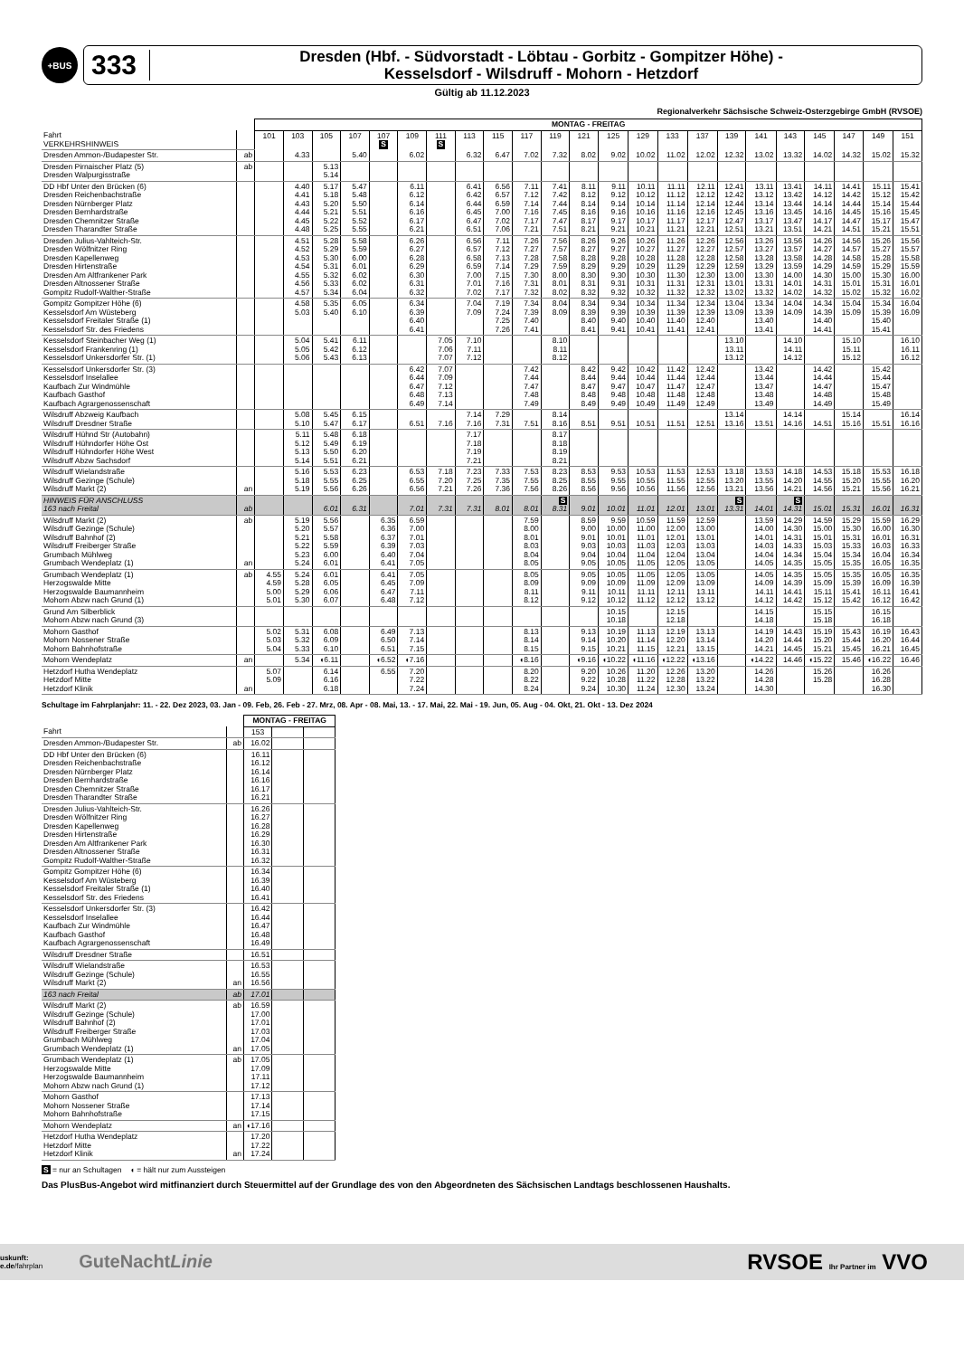+BUS
333
Dresden (Hbf. - Südvorstadt - Löbtau - Gorbitz - Gompitzer Höhe) -
Kesselsdorf - Wilsdruff - Mohorn - Hetzdorf
Gültig ab 11.12.2023
Regionalverkehr Sächsische Schweiz-Osterzgebirge GmbH (RVSOE)
| | | MONTAG - FREITAG | | | | | | | | | | | | | | | | | | | | | | |
| --- | --- | --- | --- | --- | --- | --- | --- | --- | --- | --- | --- | --- | --- | --- | --- | --- | --- | --- | --- | --- | --- | --- | --- | --- |
| Fahrt VERKEHRSHINWEIS | | 101 | 103 | 105 | 107 | 107 S | 109 | 111 S | 113 | 115 | 117 | 119 | 121 | 125 | 129 | 133 | 137 | 139 | 141 | 143 | 145 | 147 | 149 | 151 |
| Dresden Ammon-/Budapester Str. | ab | | 4.33 | | 5.40 | | 6.02 | | 6.32 | 6.47 | 7.02 | 7.32 | 8.02 | 9.02 | 10.02 | 11.02 | 12.02 | 12.32 | 13.02 | 13.32 | 14.02 | 14.32 | 15.02 | 15.32 |
| Dresden Pirnaischer Platz (5) Dresden Walpurgisstraße | ab | | | 5.13 5.14 | | | | | | | | | | | | | | | | | | | | |
| DD Hbf Unter den Brücken (6) Dresden Reichenbachstraße Dresden Nürnberger Platz Dresden Bernhardstraße Dresden Chemnitzer Straße Dresden Tharandter Straße | | | 4.40 4.41 4.43 4.44 4.45 4.48 | 5.17 5.18 5.20 5.21 5.22 5.25 | 5.47 5.48 5.50 5.51 5.52 5.55 | | 6.11 6.12 6.14 6.16 6.17 6.21 | | 6.41 6.42 6.44 6.45 6.47 6.51 | 6.56 6.57 6.59 7.00 7.02 7.06 | 7.11 7.12 7.14 7.16 7.17 7.21 | 7.41 7.42 7.44 7.45 7.47 7.51 | 8.11 8.12 8.14 8.16 8.17 8.21 | 9.11 9.12 9.14 9.16 9.17 9.21 | 10.11 10.12 10.14 10.16 10.17 10.21 | 11.11 11.12 11.14 11.16 11.17 11.21 | 12.11 12.12 12.14 12.16 12.17 12.21 | 12.41 12.42 12.44 12.45 12.47 12.51 | 13.11 13.12 13.14 13.16 13.17 13.21 | 13.41 13.42 13.44 13.45 13.47 13.51 | 14.11 14.12 14.14 14.16 14.17 14.21 | 14.41 14.42 14.44 14.45 14.47 14.51 | 15.11 15.12 15.14 15.16 15.17 15.21 | 15.41 15.42 15.44 15.45 15.47 15.51 |
| Dresden Julius-Vahlteich-Str. Dresden Wölfnitzer Ring Dresden Kapellenweg Dresden Hirtenstraße Dresden Am Altfrankener Park Dresden Altnossener Straße Gompitz Rudolf-Walther-Straße | | | 4.51 4.52 4.53 4.54 4.55 4.56 4.57 | 5.28 5.29 5.30 5.31 5.32 5.33 5.34 | 5.58 5.59 6.00 6.01 6.02 6.02 6.04 | | 6.26 6.27 6.28 6.29 6.30 6.31 6.32 | | 6.56 6.57 6.58 6.59 7.00 7.01 7.02 | 7.11 7.12 7.13 7.14 7.15 7.16 7.17 | 7.26 7.27 7.28 7.29 7.30 7.31 7.32 | 7.56 7.57 7.58 7.59 8.00 8.01 8.02 | 8.26 8.27 8.28 8.29 8.30 8.31 8.32 | 9.26 9.27 9.28 9.29 9.30 9.31 9.32 | 10.26 10.27 10.28 10.29 10.30 10.31 10.32 | 11.26 11.27 11.28 11.29 11.30 11.31 11.32 | 12.26 12.27 12.28 12.29 12.30 12.31 12.32 | 12.56 12.57 12.58 12.59 13.00 13.01 13.02 | 13.26 13.27 13.28 13.29 13.30 13.31 13.32 | 13.56 13.57 13.58 13.59 14.00 14.01 14.02 | 14.26 14.27 14.28 14.29 14.30 14.31 14.32 | 14.56 14.57 14.58 14.59 15.00 15.01 15.02 | 15.26 15.27 15.28 15.29 15.30 15.31 15.32 | 15.56 15.57 15.58 15.59 16.00 16.01 16.02 |
| Gompitz Gompitzer Höhe (6) Kesselsdorf Am Wüsteberg Kesselsdorf Freitaler Straße (1) Kesselsdorf Str. des Friedens | | | 4.58 5.03 | 5.35 5.40 | 6.05 6.10 | | 6.34 6.39 6.40 6.41 | | 7.04 7.09 | 7.19 7.24 7.25 7.26 | 7.34 7.39 7.40 7.41 | 8.04 8.09 | 8.34 8.39 8.40 8.41 | 9.34 9.39 9.40 9.41 | 10.34 10.39 10.40 10.41 | 11.34 11.39 11.40 11.41 | 12.34 12.39 12.40 12.41 | 13.04 13.09 | 13.34 13.39 13.40 13.41 | 14.04 14.09 | 14.34 14.39 14.40 14.41 | 15.04 15.09 | 15.34 15.39 15.40 15.41 | 16.04 16.09 |
| Kesselsdorf Steinbacher Weg (1) Kesselsdorf Frankenring (1) Kesselsdorf Unkersdorfer Str. (1) | | | 5.04 5.05 5.06 | 5.41 5.42 5.43 | 6.11 6.12 6.13 | | | 7.05 7.06 7.07 | 7.10 7.11 7.12 | | | 8.10 8.11 8.12 | | | | | | 13.10 13.11 13.12 | | 14.10 14.11 14.12 | | 15.10 15.11 15.12 | | 16.10 16.11 16.12 |
| Kesselsdorf Unkersdorfer Str. (3) Kesselsdorf Inselallee Kaufbach Zur Windmühle Kaufbach Gasthof Kaufbach Agrargenossenschaft | | | | | | | 6.42 6.44 6.47 6.48 6.49 | 7.07 7.09 7.12 7.13 7.14 | | | 7.42 7.44 7.47 7.48 7.49 | | 8.42 8.44 8.47 8.48 8.49 | 9.42 9.44 9.47 9.48 9.49 | 10.42 10.44 10.47 10.48 10.49 | 11.42 11.44 11.47 11.48 11.49 | 12.42 12.44 12.47 12.48 12.49 | | 13.42 13.44 13.47 13.48 13.49 | | 14.42 14.44 14.47 14.48 14.49 | | 15.42 15.44 15.47 15.48 15.49 | |
| Wilsdruff Abzweig Kaufbach Wilsdruff Dresdner Straße | | | 5.08 5.10 | 5.45 5.47 | 6.15 6.17 | | 6.51 | 7.16 | 7.14 7.16 | 7.29 7.31 | 7.51 | 8.14 8.16 | 8.51 | 9.51 | 10.51 | 11.51 | 12.51 | 13.14 13.16 | 13.51 | 14.14 14.16 | 14.51 | 15.14 15.16 | 15.51 | 16.14 16.16 |
| Wilsdruff Hühnd Str (Autobahn) Wilsdruff Hühndorfer Höhe Ost Wilsdruff Hühndorfer Höhe West Wilsdruff Abzw Sachsdorf | | | 5.11 5.12 5.13 5.14 | 5.48 5.49 5.50 5.51 | 6.18 6.19 6.20 6.21 | | | | 7.17 7.18 7.19 7.21 | | | 8.17 8.18 8.19 8.21 | | | | | | | | | | | | |
| Wilsdruff Wielandstraße Wilsdruff Gezinge (Schule) Wilsdruff Markt (2) | an | | 5.16 5.18 5.19 | 5.53 5.55 5.56 | 6.23 6.25 6.26 | | 6.53 6.55 6.56 | 7.18 7.20 7.21 | 7.23 7.25 7.26 | 7.33 7.35 7.36 | 7.53 7.55 7.56 | 8.23 8.25 8.26 | 8.53 8.55 8.56 | 9.53 9.55 9.56 | 10.53 10.55 10.56 | 11.53 11.55 11.56 | 12.53 12.55 12.56 | 13.18 13.20 13.21 | 13.53 13.55 13.56 | 14.18 14.20 14.21 | 14.53 14.55 14.56 | 15.18 15.20 15.21 | 15.53 15.55 15.56 | 16.18 16.20 16.21 |
| HINWEIS FÜR ANSCHLUSS 163 nach Freital | ab | | | 6.01 | 6.31 | | 7.01 | 7.31 | 7.31 | 8.01 | 8.01 | S 8.31 | 9.01 | 10.01 | 11.01 | 12.01 | 13.01 | S 13.31 | 14.01 | S 14.31 | 15.01 | 15.31 | 16.01 | 16.31 |
| Wilsdruff Markt (2) Wilsdruff Gezinge (Schule) Wilsdruff Bahnhof (2) Wilsdruff Freiberger Straße Grumbach Mühlweg Grumbach Wendeplatz (1) | ab an | | 5.19 5.20 5.21 5.22 5.23 5.24 | 5.56 5.57 5.58 5.59 6.00 6.01 | | 6.35 6.36 6.37 6.39 6.40 6.41 | 6.59 7.00 7.01 7.03 7.04 7.05 | | | | 7.59 8.00 8.01 8.03 8.04 8.05 | | 8.59 9.00 9.01 9.03 9.04 9.05 | 9.59 10.00 10.01 10.03 10.04 10.05 | 10.59 11.00 11.01 11.03 11.04 11.05 | 11.59 12.00 12.01 12.03 12.04 12.05 | 12.59 13.00 13.01 13.03 13.04 13.05 | | 13.59 14.00 14.01 14.03 14.04 14.05 | 14.29 14.30 14.31 14.33 14.34 14.35 | 14.59 15.00 15.01 15.03 15.04 15.05 | 15.29 15.30 15.31 15.33 15.34 15.35 | 15.59 16.00 16.01 16.03 16.04 16.05 | 16.29 16.30 16.31 16.33 16.34 16.35 |
| Grumbach Wendeplatz (1) Herzogswalde Mitte Herzogswalde Baumannheim Mohorn Abzw nach Grund (1) | ab | 4.55 4.59 5.00 5.01 | 5.24 5.28 5.29 5.30 | 6.01 6.05 6.06 6.07 | | 6.41 6.45 6.47 6.48 | 7.05 7.09 7.11 7.12 | | | | 8.05 8.09 8.11 8.12 | | 9.05 9.09 9.11 9.12 | 10.05 10.09 10.11 10.12 | 11.05 11.09 11.11 11.12 | 12.05 12.09 12.11 12.12 | 13.05 13.09 13.11 13.12 | | 14.05 14.09 14.11 14.12 | 14.35 14.39 14.41 14.42 | 15.05 15.09 15.11 15.12 | 15.35 15.39 15.41 15.42 | 16.05 16.09 16.11 16.12 | 16.35 16.39 16.41 16.42 |
| Grund Am Silberblick Mohorn Abzw nach Grund (3) | | | | | | | | | | | | | | 10.15 10.18 | | 12.15 12.18 | | | 14.15 14.18 | | 15.15 15.18 | | 16.15 16.18 | |
| Mohorn Gasthof Mohorn Nossener Straße Mohorn Bahnhofstraße | | 5.02 5.03 5.04 | 5.31 5.32 5.33 | 6.08 6.09 6.10 | | 6.49 6.50 6.51 | 7.13 7.14 7.15 | | | | 8.13 8.14 8.15 | | 9.13 9.14 9.15 | 10.19 10.20 10.21 | 11.13 11.14 11.15 | 12.19 12.20 12.21 | 13.13 13.14 13.15 | | 14.19 14.20 14.21 | 14.43 14.44 14.45 | 15.19 15.20 15.21 | 15.43 15.44 15.45 | 16.19 16.20 16.21 | 16.43 16.44 16.45 |
| Mohorn Wendeplatz | an | | 5.34 | ◖6.11 | | ◖6.52 | ◖7.16 | | | | ◖8.16 | | ◖9.16 | ◖10.22 | ◖11.16 | ◖12.22 | ◖13.16 | | ◖14.22 | 14.46 | ◖15.22 | 15.46 | ◖16.22 | 16.46 |
| Hetzdorf Hutha Wendeplatz Hetzdorf Mitte Hetzdorf Klinik | an | 5.07 5.09 | | 6.14 6.16 6.18 | | 6.55 | 7.20 7.22 7.24 | | | | 8.20 8.22 8.24 | | 9.20 9.22 9.24 | 10.26 10.28 10.30 | 11.20 11.22 11.24 | 12.26 12.28 12.30 | 13.20 13.22 13.24 | | 14.26 14.28 14.30 | | 15.26 15.28 | | 16.26 16.28 16.30 | |
Schultage im Fahrplanjahr: 11. - 22. Dez 2023, 03. Jan - 09. Feb, 26. Feb - 27. Mrz, 08. Apr - 08. Mai, 13. - 17. Mai, 22. Mai - 19. Jun, 05. Aug - 04. Okt, 21. Okt - 13. Dez 2024
| | | MONTAG - FREITAG | | |
| --- | --- | --- | --- | --- |
| Fahrt | | 153 | | |
| Dresden Ammon-/Budapester Str. | ab | 16.02 | | |
| DD Hbf Unter den Brücken (6) Dresden Reichenbachstraße Dresden Nürnberger Platz Dresden Bernhardstraße Dresden Chemnitzer Straße Dresden Tharandter Straße | | 16.11 16.12 16.14 16.16 16.17 16.21 | | |
| Dresden Julius-Vahlteich-Str. Dresden Wölfnitzer Ring Dresden Kapellenweg Dresden Hirtenstraße Dresden Am Altfrankener Park Dresden Altnossener Straße Gompitz Rudolf-Walther-Straße | | 16.26 16.27 16.28 16.29 16.30 16.31 16.32 | | |
| Gompitz Gompitzer Höhe (6) Kesselsdorf Am Wüsteberg Kesselsdorf Freitaler Straße (1) Kesselsdorf Str. des Friedens | | 16.34 16.39 16.40 16.41 | | |
| Kesselsdorf Unkersdorfer Str. (3) Kesselsdorf Inselallee Kaufbach Zur Windmühle Kaufbach Gasthof Kaufbach Agrargenossenschaft | | 16.42 16.44 16.47 16.48 16.49 | | |
| Wilsdruff Dresdner Straße | | 16.51 | | |
| Wilsdruff Wielandstraße Wilsdruff Gezinge (Schule) Wilsdruff Markt (2) | an | 16.53 16.55 16.56 | | |
| 163 nach Freital | ab | 17.01 | | |
| Wilsdruff Markt (2) Wilsdruff Gezinge (Schule) Wilsdruff Bahnhof (2) Wilsdruff Freiberger Straße Grumbach Mühlweg Grumbach Wendeplatz (1) | ab an | 16.59 17.00 17.01 17.03 17.04 17.05 | | |
| Grumbach Wendeplatz (1) Herzogswalde Mitte Herzogswalde Baumannheim Mohorn Abzw nach Grund (1) | ab | 17.05 17.09 17.11 17.12 | | |
| Mohorn Gasthof Mohorn Nossener Straße Mohorn Bahnhofstraße | | 17.13 17.14 17.15 | | |
| Mohorn Wendeplatz | an | ◖17.16 | | |
| Hetzdorf Hutha Wendeplatz Hetzdorf Mitte Hetzdorf Klinik | an | 17.20 17.22 17.24 | | |
S = nur an Schultagen ◖ = hält nur zum Aussteigen
Das PlusBus-Angebot wird mitfinanziert durch Steuermittel auf der Grundlage des von den Abgeordneten des Sächsischen Landtags beschlossenen Haushalts.
uskunft:
e.de/fahrplan GuteNachtLinie
RVSOE Ihr Partner im VVO